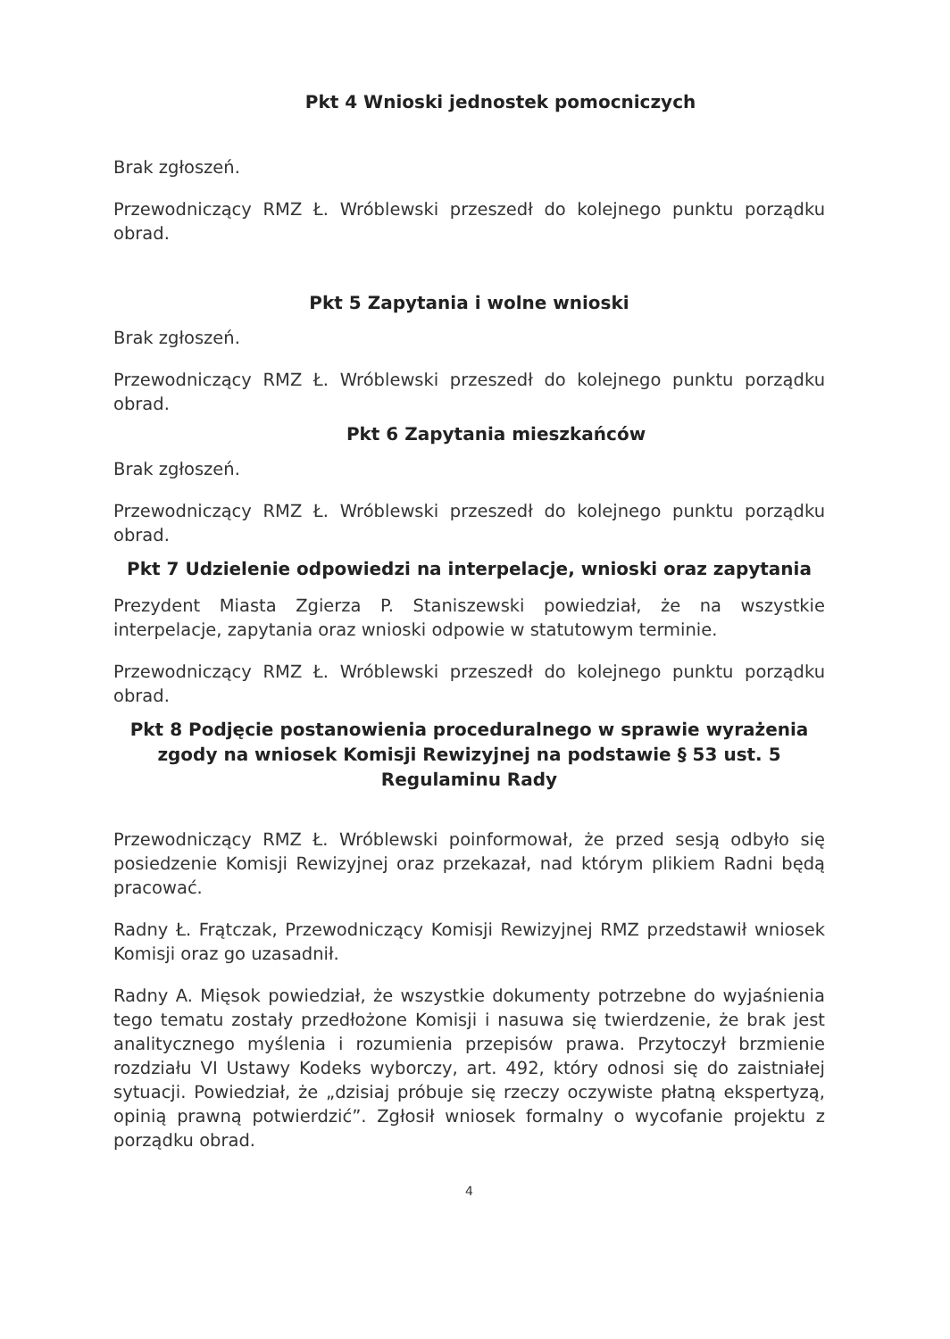Pkt 4 Wnioski jednostek pomocniczych
Brak zgłoszeń.
Przewodniczący RMZ Ł. Wróblewski przeszedł do kolejnego punktu porządku obrad.
Pkt 5 Zapytania i wolne wnioski
Brak zgłoszeń.
Przewodniczący RMZ Ł. Wróblewski przeszedł do kolejnego punktu porządku obrad.
Pkt 6 Zapytania mieszkańców
Brak zgłoszeń.
Przewodniczący RMZ Ł. Wróblewski przeszedł do kolejnego punktu porządku obrad.
Pkt 7 Udzielenie odpowiedzi na interpelacje, wnioski oraz zapytania
Prezydent Miasta Zgierza P. Staniszewski powiedział, że na wszystkie interpelacje, zapytania oraz wnioski odpowie w statutowym terminie.
Przewodniczący RMZ Ł. Wróblewski przeszedł do kolejnego punktu porządku obrad.
Pkt 8 Podjęcie postanowienia proceduralnego w sprawie wyrażenia zgody na wniosek Komisji Rewizyjnej na podstawie § 53 ust. 5 Regulaminu Rady
Przewodniczący RMZ Ł. Wróblewski poinformował, że przed sesją odbyło się posiedzenie Komisji Rewizyjnej oraz przekazał, nad którym plikiem Radni będą pracować.
Radny Ł. Frątczak, Przewodniczący Komisji Rewizyjnej RMZ przedstawił wniosek Komisji oraz go uzasadnił.
Radny A. Mięsok powiedział, że wszystkie dokumenty potrzebne do wyjaśnienia tego tematu zostały przedłożone Komisji i nasuwa się twierdzenie, że brak jest analitycznego myślenia i rozumienia przepisów prawa. Przytoczył brzmienie rozdziału VI Ustawy Kodeks wyborczy, art. 492, który odnosi się do zaistniałej sytuacji. Powiedział, że „dzisiaj próbuje się rzeczy oczywiste płatną ekspertyzą, opinią prawną potwierdzić”. Zgłosił wniosek formalny o wycofanie projektu z porządku obrad.
4